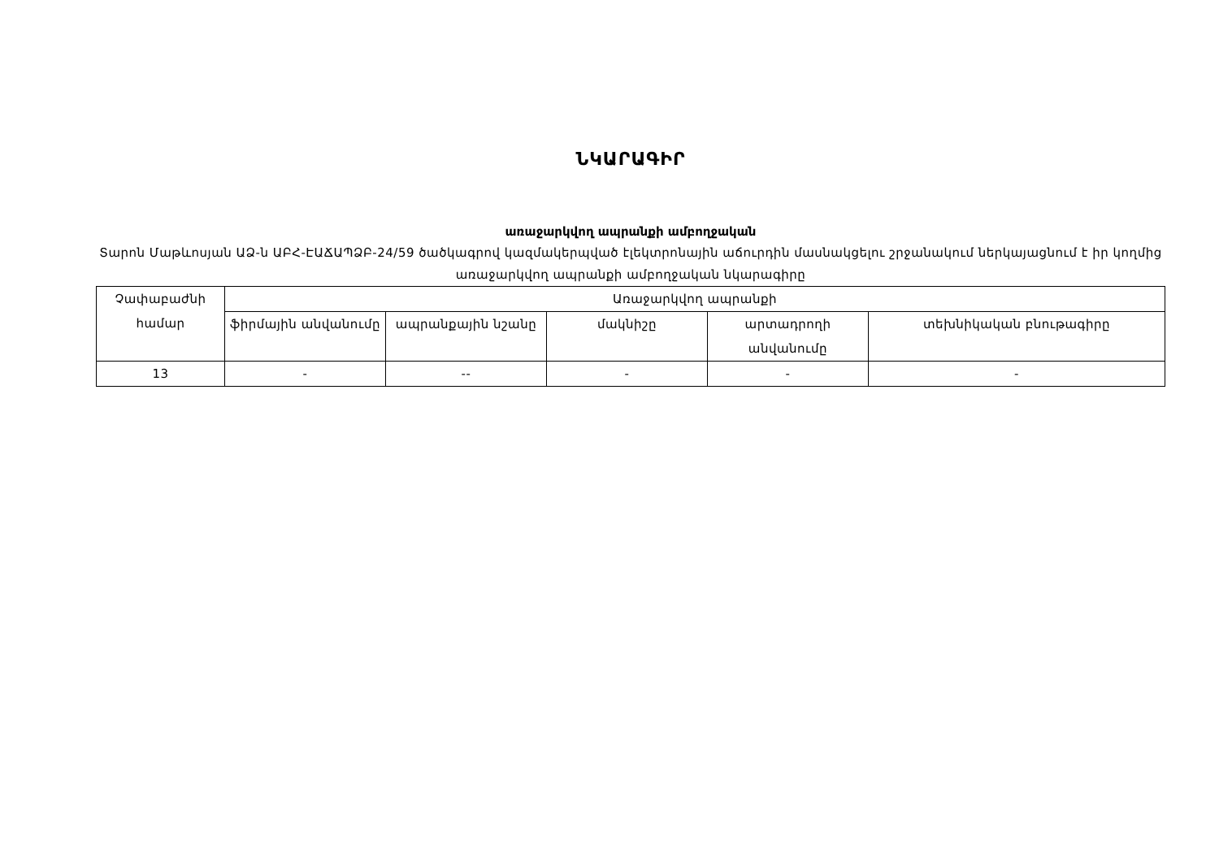ՆԿԱՐԱԳԻՐ
առաջարկվող ապրանքի ամբողջական
Տարոն Մաթևոսյան ԱՁ-ն ԱԲՀ-ԷԱՃԱՊՁԲ-24/59 ծածկագրով կազմակերպված էլեկտրոնային աճուրդին մասնակցելու շրջանակում ներկայացնում է իր կողմից առաջարկվող ապրանքի ամբողջական նկարագիրը
| Չափաբաժնի համար | Առաջարկվող ապրանքի | | | | |
| --- | --- | --- | --- | --- | --- |
| | ֆիրմային անվանումը | ապրանքային նշանը | մակնիշը | արտադրողի անվանումը | տեխնիկական բնութագիրը |
| 13 | - | -- | - | - | - |